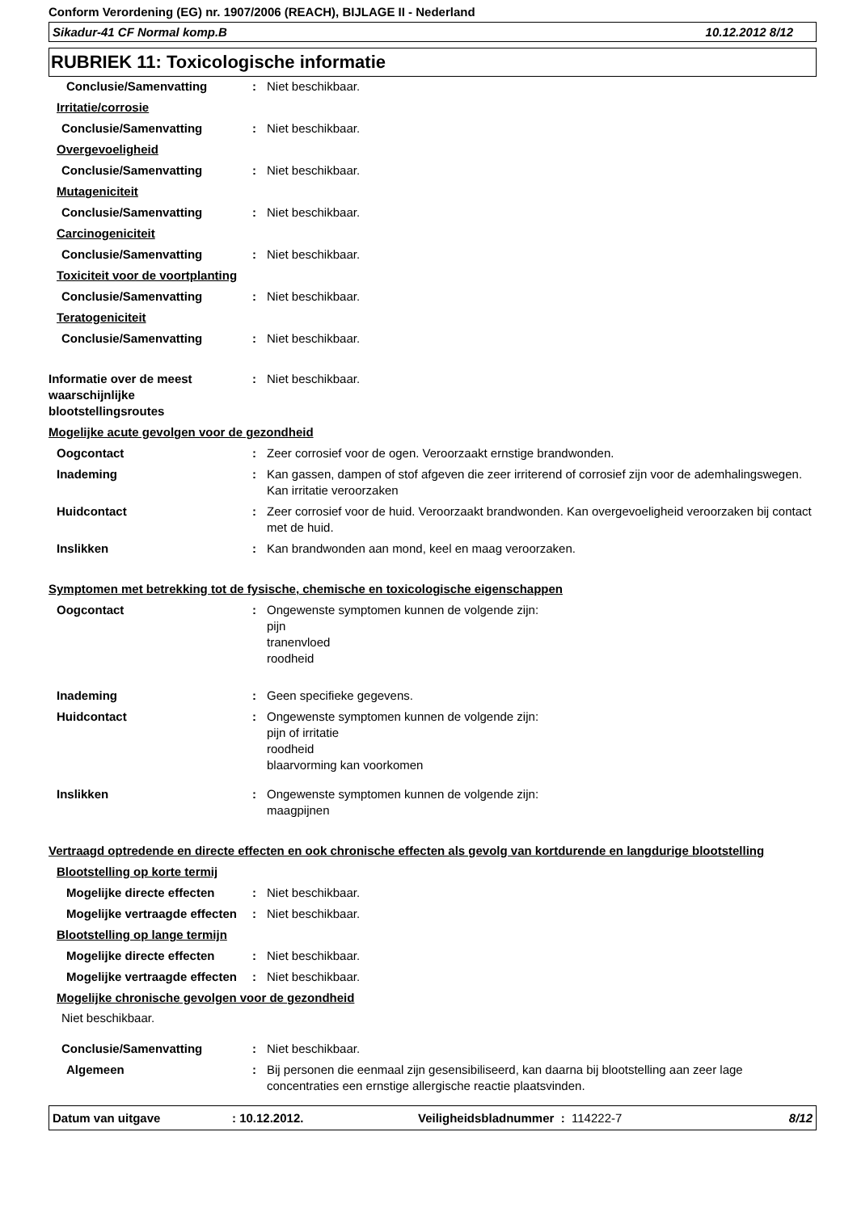Conform Verordening (EG) nr. 1907/2006 (REACH), BIJLAGE II - Nederland
Sikadur-41 CF Normal komp.B 10.12.2012 8/12
RUBRIEK 11: Toxicologische informatie
Conclusie/Samenvatting : Niet beschikbaar.
Irritatie/corrosie
Conclusie/Samenvatting : Niet beschikbaar.
Overgevoeligheid
Conclusie/Samenvatting : Niet beschikbaar.
Mutageniciteit
Conclusie/Samenvatting : Niet beschikbaar.
Carcinogeniciteit
Conclusie/Samenvatting : Niet beschikbaar.
Toxiciteit voor de voortplanting
Conclusie/Samenvatting : Niet beschikbaar.
Teratogeniciteit
Conclusie/Samenvatting : Niet beschikbaar.
Informatie over de meest waarschijnlijke blootstellingsroutes
: Niet beschikbaar.
Mogelijke acute gevolgen voor de gezondheid
Oogcontact : Zeer corrosief voor de ogen. Veroorzaakt ernstige brandwonden.
Inademing : Kan gassen, dampen of stof afgeven die zeer irriterend of corrosief zijn voor de ademhalingswegen. Kan irritatie veroorzaken
Huidcontact : Zeer corrosief voor de huid. Veroorzaakt brandwonden. Kan overgevoeligheid veroorzaken bij contact met de huid.
Inslikken : Kan brandwonden aan mond, keel en maag veroorzaken.
Symptomen met betrekking tot de fysische, chemische en toxicologische eigenschappen
Oogcontact : Ongewenste symptomen kunnen de volgende zijn:
pijn
tranenvloed
roodheid
Inademing : Geen specifieke gegevens.
Huidcontact : Ongewenste symptomen kunnen de volgende zijn:
pijn of irritatie
roodheid
blaarvorming kan voorkomen
Inslikken : Ongewenste symptomen kunnen de volgende zijn:
maagpijnen
Vertraagd optredende en directe effecten en ook chronische effecten als gevolg van kortdurende en langdurige blootstelling
Blootstelling op korte termij
Mogelijke directe effecten
: Niet beschikbaar.
Mogelijke vertraagde effecten
: Niet beschikbaar.
Blootstelling op lange termijn
Mogelijke directe effecten
: Niet beschikbaar.
Mogelijke vertraagde effecten
: Niet beschikbaar.
Mogelijke chronische gevolgen voor de gezondheid
Niet beschikbaar.
Conclusie/Samenvatting : Niet beschikbaar.
Algemeen : Bij personen die eenmaal zijn gesensibiliseerd, kan daarna bij blootstelling aan zeer lage concentraties een ernstige allergische reactie plaatsvinden.
Datum van uitgave: 10.12.2012. Veiligheidsbladnummer : 114222-7 8/12